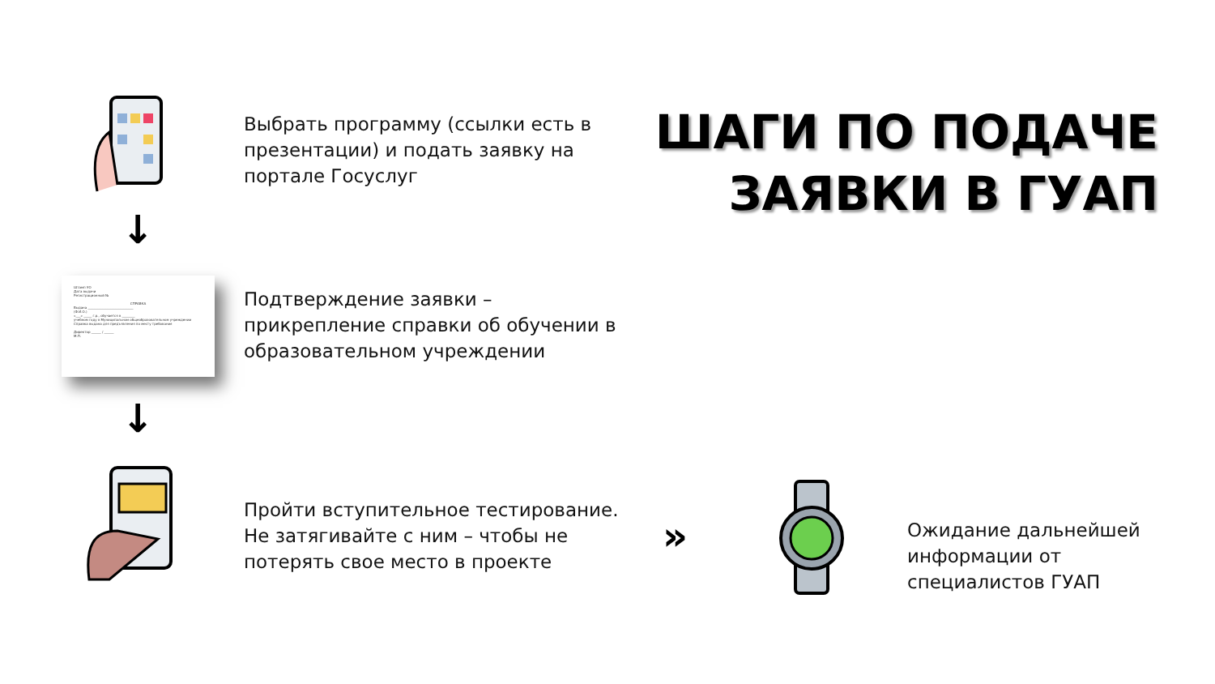ШАГИ ПО ПОДАЧЕ
ЗАЯВКИ В ГУАП
↓
Штамп УО
Дата выдачи
Регистрационный №
СПРАВКАВыдана ____________________________
(Ф.И.О.)
«___» _____ г.р., обучается в ________
учебном году в Муниципальном общеобразовательном учреждении
Справка выдана для предъявления по месту требования
Директор ______ / ______
М.П.
↓
Выбрать программу (ссылки есть в
презентации) и подать заявку на
портале Госуслуг
Подтверждение заявки –
прикрепление справки об обучении в
образовательном учреждении
Пройти вступительное тестирование.
Не затягивайте с ним – чтобы не
потерять свое место в проекте
»
Ожидание дальнейшей
информации от
специалистов ГУАП